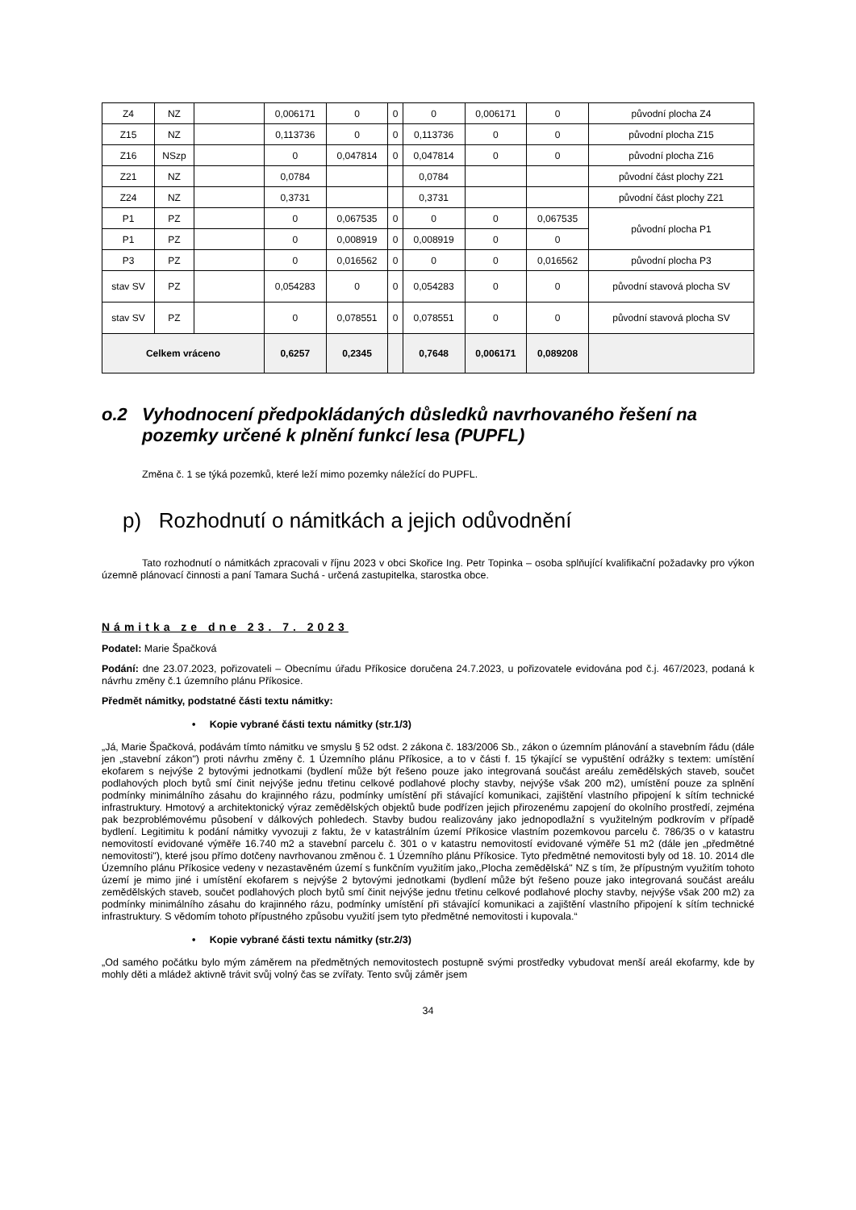| Z4 | NZ | | 0,006171 | 0 | 0 | 0 | 0,006171 | 0 | původní plocha Z4 |
| Z15 | NZ | | 0,113736 | 0 | 0 | 0,113736 | 0 | 0 | původní plocha Z15 |
| Z16 | NSzp | | 0 | 0,047814 | 0 | 0,047814 | 0 | 0 | původní plocha Z16 |
| Z21 | NZ | | 0,0784 | | | 0,0784 | | | původní část plochy Z21 |
| Z24 | NZ | | 0,3731 | | | 0,3731 | | | původní část plochy Z21 |
| P1 | PZ | | 0 | 0,067535 | 0 | 0 | 0 | 0,067535 | původní plocha P1 |
| P1 | PZ | | 0 | 0,008919 | 0 | 0,008919 | 0 | 0 | |
| P3 | PZ | | 0 | 0,016562 | 0 | 0 | 0 | 0,016562 | původní plocha P3 |
| stav SV | PZ | | 0,054283 | 0 | 0 | 0,054283 | 0 | 0 | původní stavová plocha SV |
| stav SV | PZ | | 0 | 0,078551 | 0 | 0,078551 | 0 | 0 | původní stavová plocha SV |
| Celkem vráceno | | | 0,6257 | 0,2345 | | 0,7648 | 0,006171 | 0,089208 | |
o.2 Vyhodnocení předpokládaných důsledků navrhovaného řešení na pozemky určené k plnění funkcí lesa (PUPFL)
Změna č. 1 se týká pozemků, které leží mimo pozemky náležící do PUPFL.
p) Rozhodnutí o námitkách a jejich odůvodnění
Tato rozhodnutí o námitkách zpracovali v říjnu 2023 v obci Skořice Ing. Petr Topinka – osoba splňující kvalifikační požadavky pro výkon územně plánovací činnosti a paní Tamara Suchá - určená zastupitelka, starostka obce.
Námitka ze dne 23. 7. 2023
Podatel: Marie Špačková
Podání: dne 23.07.2023, pořizovateli – Obecnímu úřadu Příkosice doručena 24.7.2023, u pořizovatele evidována pod č.j. 467/2023, podaná k návrhu změny č.1 územního plánu Příkosice.
Předmět námitky, podstatné části textu námitky:
• Kopie vybrané části textu námitky (str.1/3)
„Já, Marie Špačková, podávám tímto námitku ve smyslu § 52 odst. 2 zákona č. 183/2006 Sb., zákon o územním plánování a stavebním řádu (dále jen „stavební zákon") proti návrhu změny č. 1 Územního plánu Příkosice, a to v části f. 15 týkající se vypuštění odrážky s textem: umístění ekofarem s nejvýše 2 bytovými jednotkami (bydlení může být řešeno pouze jako integrovaná součást areálu zemědělských staveb, součet podlahových ploch bytů smí činit nejvýše jednu třetinu celkové podlahové plochy stavby, nejvýše však 200 m2), umístění pouze za splnění podmínky minimálního zásahu do krajinného rázu, podmínky umístění při stávající komunikaci, zajištění vlastního připojení k sítím technické infrastruktury. Hmotový a architektonický výraz zemědělských objektů bude podřízen jejich přirozenému zapojení do okolního prostředí, zejména pak bezproblémovému působení v dálkových pohledech. Stavby budou realizovány jako jednopodlažní s využitelným podkrovím v případě bydlení. Legitimitu k podání námitky vyvozuji z faktu, že v katastrálním území Příkosice vlastním pozemkovou parcelu č. 786/35 o v katastru nemovitostí evidované výměře 16.740 m2 a stavební parcelu č. 301 o v katastru nemovitostí evidované výměře 51 m2 (dále jen „předmětné nemovitosti"), které jsou přímo dotčeny navrhovanou změnou č. 1 Územního plánu Příkosice. Tyto předmětné nemovitosti byly od 18. 10. 2014 dle Územního plánu Příkosice vedeny v nezastavěném území s funkčním využitím jako,,Plocha zemědělská" NZ s tím, že přípustným využitím tohoto území je mimo jiné i umístění ekofarem s nejvýše 2 bytovými jednotkami (bydlení může být řešeno pouze jako integrovaná součást areálu zemědělských staveb, součet podlahových ploch bytů smí činit nejvýše jednu třetinu celkové podlahové plochy stavby, nejvýše však 200 m2) za podmínky minimálního zásahu do krajinného rázu, podmínky umístění při stávající komunikaci a zajištění vlastního připojení k sítím technické infrastruktury. S vědomím tohoto přípustného způsobu využití jsem tyto předmětné nemovitosti i kupovala.“
• Kopie vybrané části textu námitky (str.2/3)
„Od samého počátku bylo mým záměrem na předmětných nemovitostech postupně svými prostředky vybudovat menší areál ekofarmy, kde by mohly děti a mládež aktivně trávit svůj volný čas se zvířaty. Tento svůj záměr jsem
34